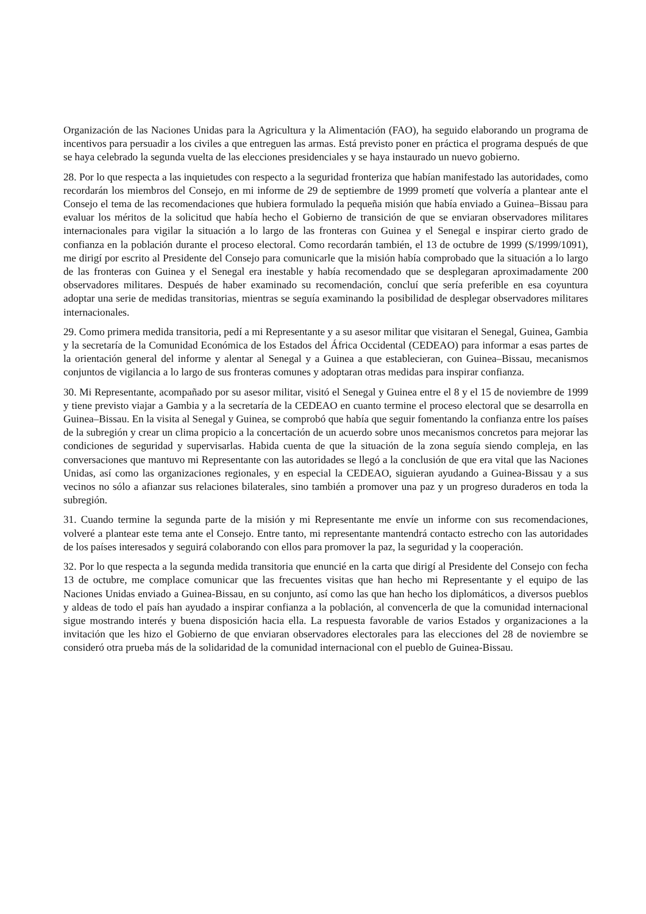Organización de las Naciones Unidas para la Agricultura y la Alimentación (FAO), ha seguido elaborando un programa de incentivos para persuadir a los civiles a que entreguen las armas. Está previsto poner en práctica el programa después de que se haya celebrado la segunda vuelta de las elecciones presidenciales y se haya instaurado un nuevo gobierno.
28. Por lo que respecta a las inquietudes con respecto a la seguridad fronteriza que habían manifestado las autoridades, como recordarán los miembros del Consejo, en mi informe de 29 de septiembre de 1999 prometí que volvería a plantear ante el Consejo el tema de las recomendaciones que hubiera formulado la pequeña misión que había enviado a Guinea–Bissau para evaluar los méritos de la solicitud que había hecho el Gobierno de transición de que se enviaran observadores militares internacionales para vigilar la situación a lo largo de las fronteras con Guinea y el Senegal e inspirar cierto grado de confianza en la población durante el proceso electoral. Como recordarán también, el 13 de octubre de 1999 (S/1999/1091), me dirigí por escrito al Presidente del Consejo para comunicarle que la misión había comprobado que la situación a lo largo de las fronteras con Guinea y el Senegal era inestable y había recomendado que se desplegaran aproximadamente 200 observadores militares. Después de haber examinado su recomendación, concluí que sería preferible en esa coyuntura adoptar una serie de medidas transitorias, mientras se seguía examinando la posibilidad de desplegar observadores militares internacionales.
29. Como primera medida transitoria, pedí a mi Representante y a su asesor militar que visitaran el Senegal, Guinea, Gambia y la secretaría de la Comunidad Económica de los Estados del África Occidental (CEDEAO) para informar a esas partes de la orientación general del informe y alentar al Senegal y a Guinea a que establecieran, con Guinea–Bissau, mecanismos conjuntos de vigilancia a lo largo de sus fronteras comunes y adoptaran otras medidas para inspirar confianza.
30. Mi Representante, acompañado por su asesor militar, visitó el Senegal y Guinea entre el 8 y el 15 de noviembre de 1999 y tiene previsto viajar a Gambia y a la secretaría de la CEDEAO en cuanto termine el proceso electoral que se desarrolla en Guinea–Bissau. En la visita al Senegal y Guinea, se comprobó que había que seguir fomentando la confianza entre los países de la subregión y crear un clima propicio a la concertación de un acuerdo sobre unos mecanismos concretos para mejorar las condiciones de seguridad y supervisarlas. Habida cuenta de que la situación de la zona seguía siendo compleja, en las conversaciones que mantuvo mi Representante con las autoridades se llegó a la conclusión de que era vital que las Naciones Unidas, así como las organizaciones regionales, y en especial la CEDEAO, siguieran ayudando a Guinea-Bissau y a sus vecinos no sólo a afianzar sus relaciones bilaterales, sino también a promover una paz y un progreso duraderos en toda la subregión.
31. Cuando termine la segunda parte de la misión y mi Representante me envíe un informe con sus recomendaciones, volveré a plantear este tema ante el Consejo. Entre tanto, mi representante mantendrá contacto estrecho con las autoridades de los países interesados y seguirá colaborando con ellos para promover la paz, la seguridad y la cooperación.
32. Por lo que respecta a la segunda medida transitoria que enuncié en la carta que dirigí al Presidente del Consejo con fecha 13 de octubre, me complace comunicar que las frecuentes visitas que han hecho mi Representante y el equipo de las Naciones Unidas enviado a Guinea-Bissau, en su conjunto, así como las que han hecho los diplomáticos, a diversos pueblos y aldeas de todo el país han ayudado a inspirar confianza a la población, al convencerla de que la comunidad internacional sigue mostrando interés y buena disposición hacia ella. La respuesta favorable de varios Estados y organizaciones a la invitación que les hizo el Gobierno de que enviaran observadores electorales para las elecciones del 28 de noviembre se consideró otra prueba más de la solidaridad de la comunidad internacional con el pueblo de Guinea-Bissau.